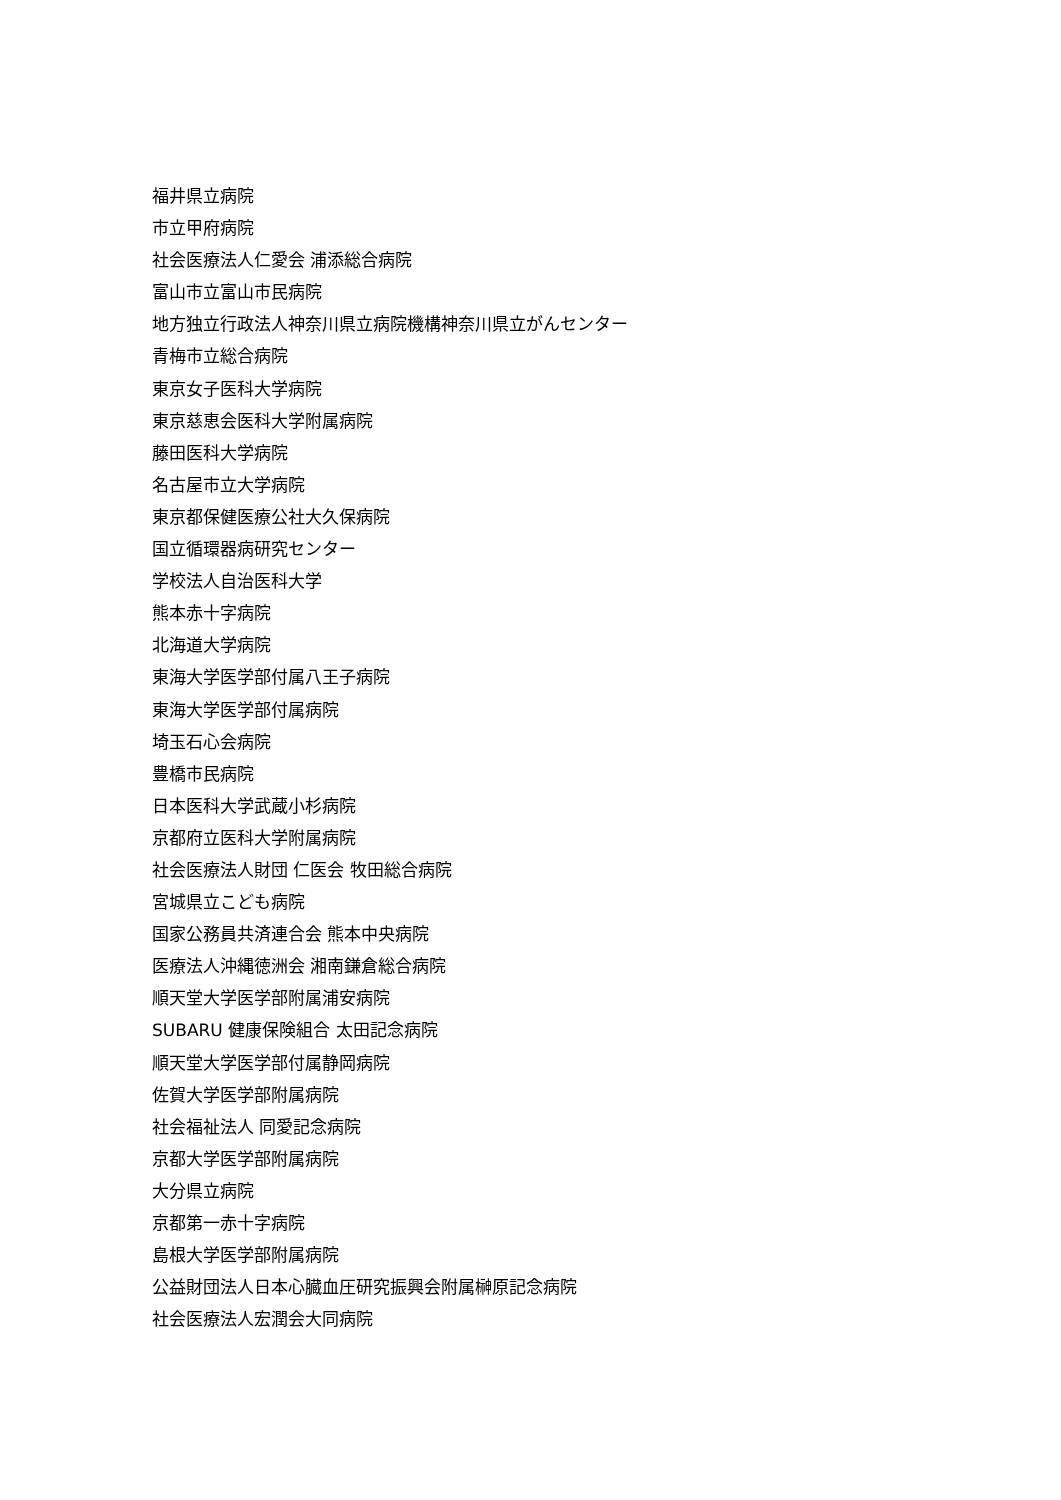福井県立病院
市立甲府病院
社会医療法人仁愛会 浦添総合病院
富山市立富山市民病院
地方独立行政法人神奈川県立病院機構神奈川県立がんセンター
青梅市立総合病院
東京女子医科大学病院
東京慈恵会医科大学附属病院
藤田医科大学病院
名古屋市立大学病院
東京都保健医療公社大久保病院
国立循環器病研究センター
学校法人自治医科大学
熊本赤十字病院
北海道大学病院
東海大学医学部付属八王子病院
東海大学医学部付属病院
埼玉石心会病院
豊橋市民病院
日本医科大学武蔵小杉病院
京都府立医科大学附属病院
社会医療法人財団 仁医会 牧田総合病院
宮城県立こども病院
国家公務員共済連合会 熊本中央病院
医療法人沖縄徳洲会 湘南鎌倉総合病院
順天堂大学医学部附属浦安病院
SUBARU 健康保険組合 太田記念病院
順天堂大学医学部付属静岡病院
佐賀大学医学部附属病院
社会福祉法人 同愛記念病院
京都大学医学部附属病院
大分県立病院
京都第一赤十字病院
島根大学医学部附属病院
公益財団法人日本心臓血圧研究振興会附属榊原記念病院
社会医療法人宏潤会大同病院